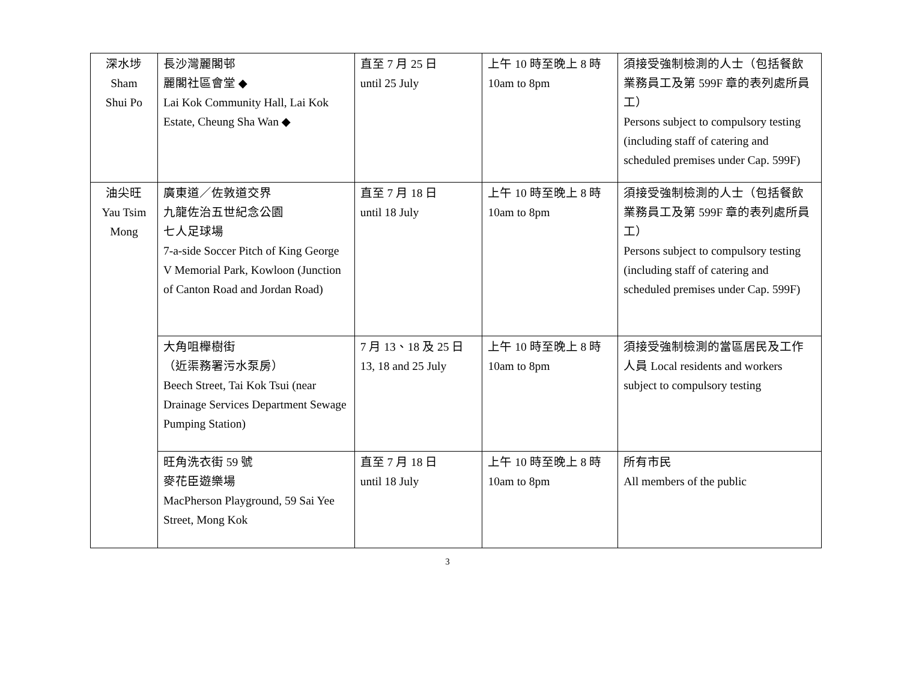| 深水埗 Sham Shui Po | 長沙灣麗閣邨 麗閣社區會堂 ◆ Lai Kok Community Hall, Lai Kok Estate, Cheung Sha Wan ◆ | 直至 7 月 25 日 until 25 July | 上午 10 時至晚上 8 時 10am to 8pm | 須接受強制檢測的人士（包括餐飲業務員工及第 599F 章的表列處所員工） Persons subject to compulsory testing (including staff of catering and scheduled premises under Cap. 599F) |
| 油尖旺 Yau Tsim Mong | 廣東道／佐敦道交界 九龍佐治五世紀念公園 七人足球場 7-a-side Soccer Pitch of King George V Memorial Park, Kowloon (Junction of Canton Road and Jordan Road) | 直至 7 月 18 日 until 18 July | 上午 10 時至晚上 8 時 10am to 8pm | 須接受強制檢測的人士（包括餐飲業務員工及第 599F 章的表列處所員工） Persons subject to compulsory testing (including staff of catering and scheduled premises under Cap. 599F) |
| | 大角咀櫸樹街 （近渠務署污水泵房） Beech Street, Tai Kok Tsui (near Drainage Services Department Sewage Pumping Station) | 7 月 13、18 及 25 日 13, 18 and 25 July | 上午 10 時至晚上 8 時 10am to 8pm | 須接受強制檢測的當區居民及工作人員 Local residents and workers subject to compulsory testing |
| | 旺角洗衣街 59 號 麥花臣遊樂場 MacPherson Playground, 59 Sai Yee Street, Mong Kok | 直至 7 月 18 日 until 18 July | 上午 10 時至晚上 8 時 10am to 8pm | 所有市民 All members of the public |
3